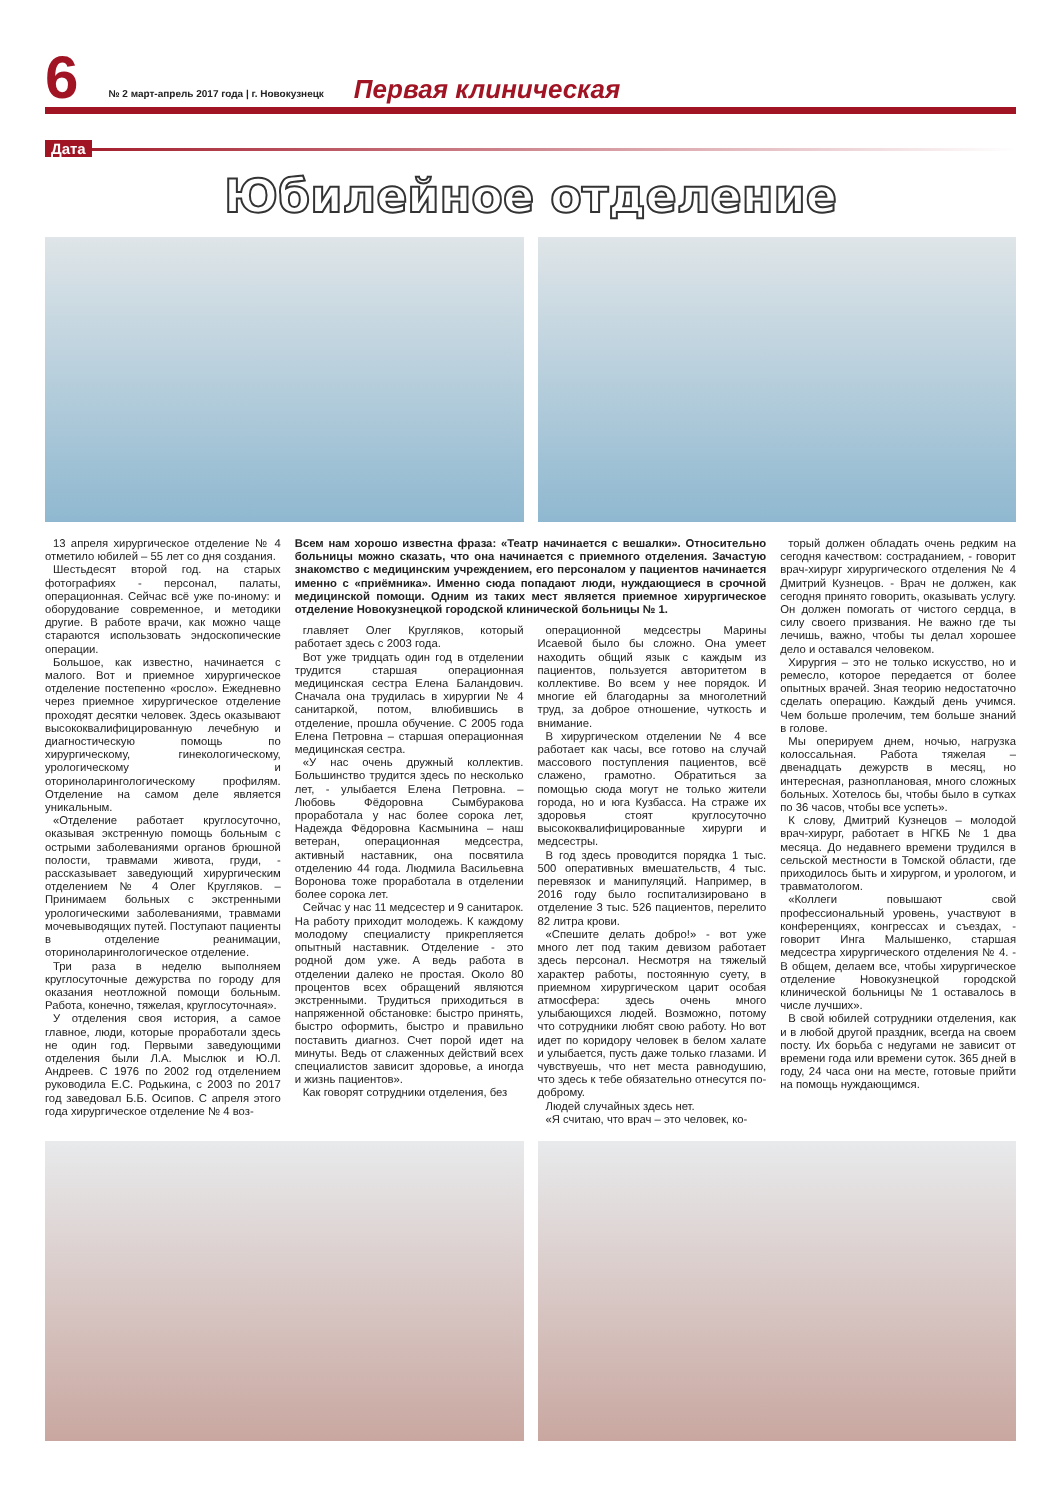6
№ 2 март-апрель 2017 года | г. Новокузнецк
Первая клиническая
Дата
Юбилейное отделение
13 апреля хирургическое отделение № 4 отметило юбилей – 55 лет со дня создания.
Шестьдесят второй год. на старых фотографиях - персонал, палаты, операционная. Сейчас всё уже по-иному: и оборудование современное, и методики другие. В работе врачи, как можно чаще стараются использовать эндоскопические операции.
Большое, как известно, начинается с малого. Вот и приемное хирургическое отделение постепенно «росло». Ежедневно через приемное хирургическое отделение проходят десятки человек. Здесь оказывают высококвалифицированную лечебную и диагностическую помощь по хирургическому, гинекологическому, урологическому и оториноларингологическому профилям. Отделение на самом деле является уникальным.
«Отделение работает круглосуточно, оказывая экстренную помощь больным с острыми заболеваниями органов брюшной полости, травмами живота, груди, - рассказывает заведующий хирургическим отделением № 4 Олег Кругляков. – Принимаем больных с экстренными урологическими заболеваниями, травмами мочевыводящих путей. Поступают пациенты в отделение реанимации, оториноларингологическое отделение.
Три раза в неделю выполняем круглосуточные дежурства по городу для оказания неотложной помощи больным. Работа, конечно, тяжелая, круглосуточная».
У отделения своя история, а самое главное, люди, которые проработали здесь не один год. Первыми заведующими отделения были Л.А. Мыслюк и Ю.Л. Андреев. С 1976 по 2002 год отделением руководила Е.С. Родькина, с 2003 по 2017 год заведовал Б.Б. Осипов. С апреля этого года хирургическое отделение № 4 воз-
Всем нам хорошо известна фраза: «Театр начинается с вешалки». Относительно больницы можно сказать, что она начинается с приемного отделения. Зачастую знакомство с медицинским учреждением, его персоналом у пациентов начинается именно с «приёмника». Именно сюда попадают люди, нуждающиеся в срочной медицинской помощи. Одним из таких мест является приемное хирургическое отделение Новокузнецкой городской клинической больницы № 1.
главляет Олег Кругляков, который работает здесь с 2003 года.
Вот уже тридцать один год в отделении трудится старшая операционная медицинская сестра Елена Баландович. Сначала она трудилась в хирургии № 4 санитаркой, потом, влюбившись в отделение, прошла обучение. С 2005 года Елена Петровна – старшая операционная медицинская сестра.
«У нас очень дружный коллектив. Большинство трудится здесь по несколько лет, - улыбается Елена Петровна. – Любовь Фёдоровна Сымбуракова проработала у нас более сорока лет, Надежда Фёдоровна Касмынина – наш ветеран, операционная медсестра, активный наставник, она посвятила отделению 44 года. Людмила Васильевна Воронова тоже проработала в отделении более сорока лет.
Сейчас у нас 11 медсестер и 9 санитарок. На работу приходит молодежь. К каждому молодому специалисту прикрепляется опытный наставник. Отделение - это родной дом уже. А ведь работа в отделении далеко не простая. Около 80 процентов всех обращений являются экстренными. Трудиться приходиться в напряженной обстановке: быстро принять, быстро оформить, быстро и правильно поставить диагноз. Счет порой идет на минуты. Ведь от слаженных действий всех специалистов зависит здоровье, а иногда и жизнь пациентов».
Как говорят сотрудники отделения, без
операционной медсестры Марины Исаевой было бы сложно. Она умеет находить общий язык с каждым из пациентов, пользуется авторитетом в коллективе. Во всем у нее порядок. И многие ей благодарны за многолетний труд, за доброе отношение, чуткость и внимание.
В хирургическом отделении № 4 все работает как часы, все готово на случай массового поступления пациентов, всё слажено, грамотно. Обратиться за помощью сюда могут не только жители города, но и юга Кузбасса. На страже их здоровья стоят круглосуточно высококвалифицированные хирурги и медсестры.
В год здесь проводится порядка 1 тыс. 500 оперативных вмешательств, 4 тыс. перевязок и манипуляций. Например, в 2016 году было госпитализировано в отделение 3 тыс. 526 пациентов, перелито 82 литра крови.
«Спешите делать добро!» - вот уже много лет под таким девизом работает здесь персонал. Несмотря на тяжелый характер работы, постоянную суету, в приемном хирургическом царит особая атмосфера: здесь очень много улыбающихся людей. Возможно, потому что сотрудники любят свою работу. Но вот идет по коридору человек в белом халате и улыбается, пусть даже только глазами. И чувствуешь, что нет места равнодушию, что здесь к тебе обязательно отнесутся по-доброму.
Людей случайных здесь нет.
«Я считаю, что врач – это человек, ко-
торый должен обладать очень редким на сегодня качеством: состраданием, - говорит врач-хирург хирургического отделения № 4 Дмитрий Кузнецов. - Врач не должен, как сегодня принято говорить, оказывать услугу. Он должен помогать от чистого сердца, в силу своего призвания. Не важно где ты лечишь, важно, чтобы ты делал хорошее дело и оставался человеком.
Хирургия – это не только искусство, но и ремесло, которое передается от более опытных врачей. Зная теорию недостаточно сделать операцию. Каждый день учимся. Чем больше пролечим, тем больше знаний в голове.
Мы оперируем днем, ночью, нагрузка колоссальная. Работа тяжелая – двенадцать дежурств в месяц, но интересная, разноплановая, много сложных больных. Хотелось бы, чтобы было в сутках по 36 часов, чтобы все успеть».
К слову, Дмитрий Кузнецов – молодой врач-хирург, работает в НГКБ № 1 два месяца. До недавнего времени трудился в сельской местности в Томской области, где приходилось быть и хирургом, и урологом, и травматологом.
«Коллеги повышают свой профессиональный уровень, участвуют в конференциях, конгрессах и съездах, - говорит Инга Малышенко, старшая медсестра хирургического отделения № 4. - В общем, делаем все, чтобы хирургическое отделение Новокузнецкой городской клинической больницы № 1 оставалось в числе лучших».
В свой юбилей сотрудники отделения, как и в любой другой праздник, всегда на своем посту. Их борьба с недугами не зависит от времени года или времени суток. 365 дней в году, 24 часа они на месте, готовые прийти на помощь нуждающимся.